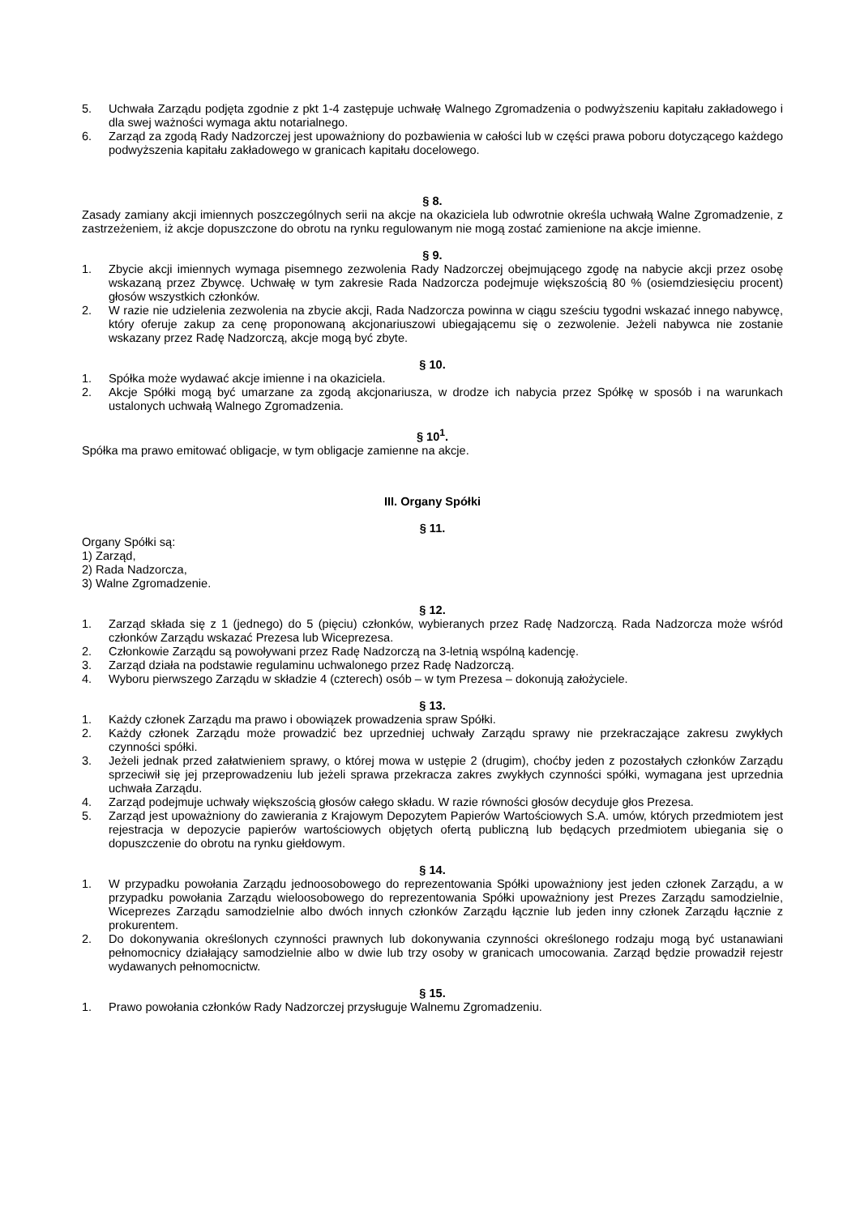5. Uchwała Zarządu podjęta zgodnie z pkt 1-4 zastępuje uchwałę Walnego Zgromadzenia o podwyższeniu kapitału zakładowego i dla swej ważności wymaga aktu notarialnego.
6. Zarząd za zgodą Rady Nadzorczej jest upoważniony do pozbawienia w całości lub w części prawa poboru dotyczącego każdego podwyższenia kapitału zakładowego w granicach kapitału docelowego.
§ 8.
Zasady zamiany akcji imiennych poszczególnych serii na akcje na okaziciela lub odwrotnie określa uchwałą Walne Zgromadzenie, z zastrzeżeniem, iż akcje dopuszczone do obrotu na rynku regulowanym nie mogą zostać zamienione na akcje imienne.
§ 9.
1. Zbycie akcji imiennych wymaga pisemnego zezwolenia Rady Nadzorczej obejmującego zgodę na nabycie akcji przez osobę wskazaną przez Zbywcę. Uchwałę w tym zakresie Rada Nadzorcza podejmuje większością 80 % (osiemdziesięciu procent) głosów wszystkich członków.
2. W razie nie udzielenia zezwolenia na zbycie akcji, Rada Nadzorcza powinna w ciągu sześciu tygodni wskazać innego nabywcę, który oferuje zakup za cenę proponowaną akcjonariuszowi ubiegającemu się o zezwolenie. Jeżeli nabywca nie zostanie wskazany przez Radę Nadzorczą, akcje mogą być zbyte.
§ 10.
1. Spółka może wydawać akcje imienne i na okaziciela.
2. Akcje Spółki mogą być umarzane za zgodą akcjonariusza, w drodze ich nabycia przez Spółkę w sposób i na warunkach ustalonych uchwałą Walnego Zgromadzenia.
§ 10<sup>1</sup>.
Spółka ma prawo emitować obligacje, w tym obligacje zamienne na akcje.
III. Organy Spółki
§ 11.
Organy Spółki są:
1) Zarząd,
2) Rada Nadzorcza,
3) Walne Zgromadzenie.
§ 12.
1. Zarząd składa się z 1 (jednego) do 5 (pięciu) członków, wybieranych przez Radę Nadzorczą. Rada Nadzorcza może wśród członków Zarządu wskazać Prezesa lub Wiceprezesa.
2. Członkowie Zarządu są powoływani przez Radę Nadzorczą na 3-letnią wspólną kadencję.
3. Zarząd działa na podstawie regulaminu uchwalonego przez Radę Nadzorczą.
4. Wyboru pierwszego Zarządu w składzie 4 (czterech) osób – w tym Prezesa – dokonują założyciele.
§ 13.
1. Każdy członek Zarządu ma prawo i obowiązek prowadzenia spraw Spółki.
2. Każdy członek Zarządu może prowadzić bez uprzedniej uchwały Zarządu sprawy nie przekraczające zakresu zwykłych czynności spółki.
3. Jeżeli jednak przed załatwieniem sprawy, o której mowa w ustępie 2 (drugim), choćby jeden z pozostałych członków Zarządu sprzeciwił się jej przeprowadzeniu lub jeżeli sprawa przekracza zakres zwykłych czynności spółki, wymagana jest uprzednia uchwała Zarządu.
4. Zarząd podejmuje uchwały większością głosów całego składu. W razie równości głosów decyduje głos Prezesa.
5. Zarząd jest upoważniony do zawierania z Krajowym Depozytem Papierów Wartościowych S.A. umów, których przedmiotem jest rejestracja w depozycie papierów wartościowych objętych ofertą publiczną lub będących przedmiotem ubiegania się o dopuszczenie do obrotu na rynku giełdowym.
§ 14.
1. W przypadku powołania Zarządu jednoosobowego do reprezentowania Spółki upoważniony jest jeden członek Zarządu, a w przypadku powołania Zarządu wieloosobowego do reprezentowania Spółki upoważniony jest Prezes Zarządu samodzielnie, Wiceprezes Zarządu samodzielnie albo dwóch innych członków Zarządu łącznie lub jeden inny członek Zarządu łącznie z prokurentem.
2. Do dokonywania określonych czynności prawnych lub dokonywania czynności określonego rodzaju mogą być ustanawiani pełnomocnicy działający samodzielnie albo w dwie lub trzy osoby w granicach umocowania. Zarząd będzie prowadził rejestr wydawanych pełnomocnictw.
§ 15.
1. Prawo powołania członków Rady Nadzorczej przysługuje Walnemu Zgromadzeniu.